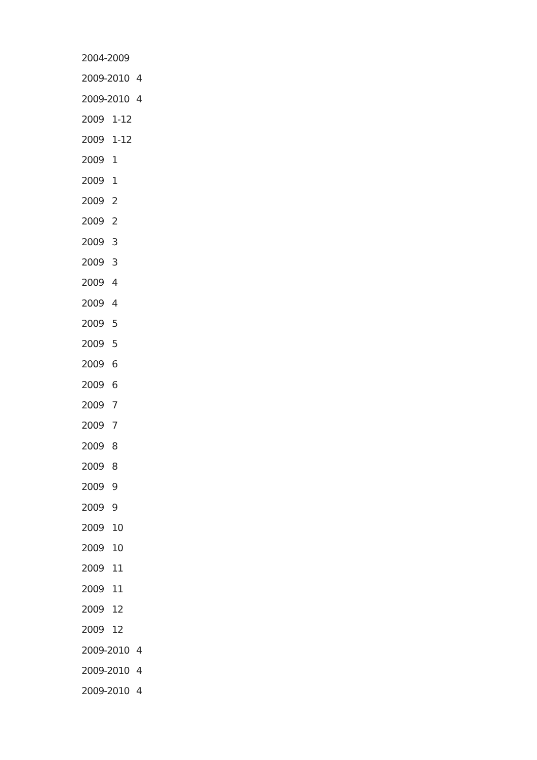2004-2009
2009-2010 4
2009-2010 4
2009 1-12
2009 1-12
2009 1
2009 1
2009 2
2009 2
2009 3
2009 3
2009 4
2009 4
2009 5
2009 5
2009 6
2009 6
2009 7
2009 7
2009 8
2009 8
2009 9
2009 9
2009 10
2009 10
2009 11
2009 11
2009 12
2009 12
2009-2010 4
2009-2010 4
2009-2010 4